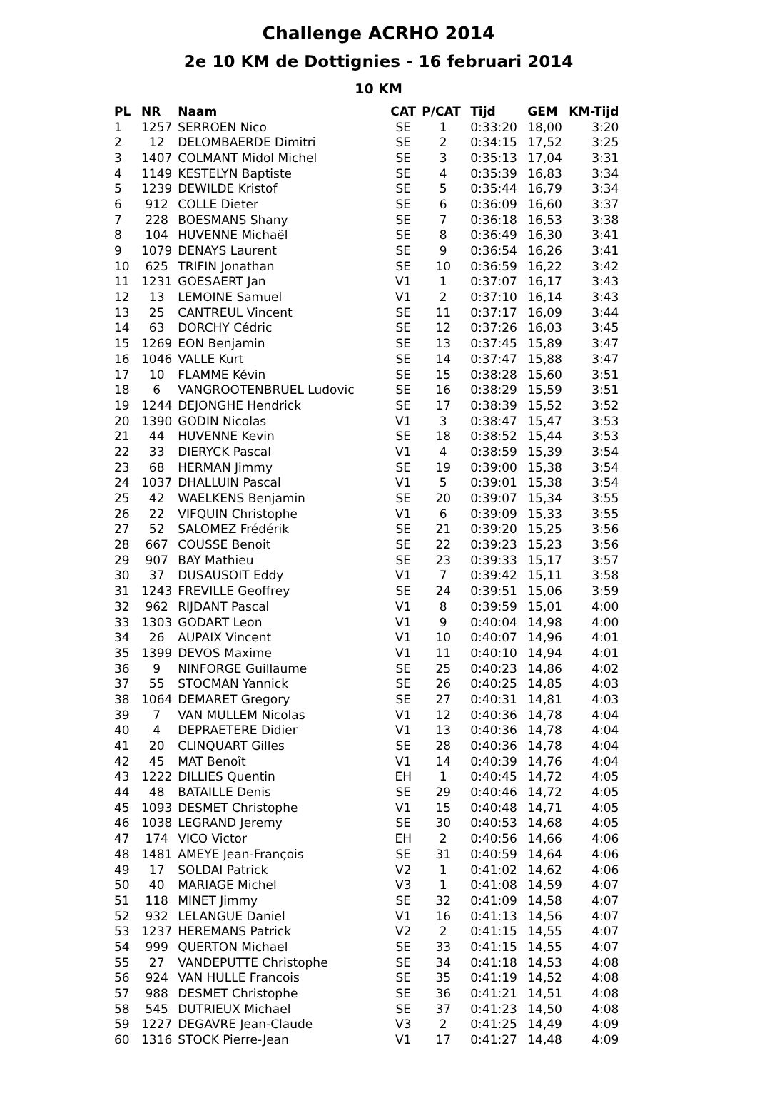Challenge ACRHO 2014
2e 10 KM de Dottignies - 16 februari 2014
10 KM
| PL | NR | Naam | CAT | P/CAT | Tijd | GEM | KM-Tijd |
| --- | --- | --- | --- | --- | --- | --- | --- |
| 1 | 1257 | SERROEN Nico | SE | 1 | 0:33:20 | 18,00 | 3:20 |
| 2 | 12 | DELOMBAERDE Dimitri | SE | 2 | 0:34:15 | 17,52 | 3:25 |
| 3 | 1407 | COLMANT Midol Michel | SE | 3 | 0:35:13 | 17,04 | 3:31 |
| 4 | 1149 | KESTELYN Baptiste | SE | 4 | 0:35:39 | 16,83 | 3:34 |
| 5 | 1239 | DEWILDE Kristof | SE | 5 | 0:35:44 | 16,79 | 3:34 |
| 6 | 912 | COLLE Dieter | SE | 6 | 0:36:09 | 16,60 | 3:37 |
| 7 | 228 | BOESMANS Shany | SE | 7 | 0:36:18 | 16,53 | 3:38 |
| 8 | 104 | HUVENNE Michaël | SE | 8 | 0:36:49 | 16,30 | 3:41 |
| 9 | 1079 | DENAYS Laurent | SE | 9 | 0:36:54 | 16,26 | 3:41 |
| 10 | 625 | TRIFIN Jonathan | SE | 10 | 0:36:59 | 16,22 | 3:42 |
| 11 | 1231 | GOESAERT Jan | V1 | 1 | 0:37:07 | 16,17 | 3:43 |
| 12 | 13 | LEMOINE Samuel | V1 | 2 | 0:37:10 | 16,14 | 3:43 |
| 13 | 25 | CANTREUL Vincent | SE | 11 | 0:37:17 | 16,09 | 3:44 |
| 14 | 63 | DORCHY Cédric | SE | 12 | 0:37:26 | 16,03 | 3:45 |
| 15 | 1269 | EON Benjamin | SE | 13 | 0:37:45 | 15,89 | 3:47 |
| 16 | 1046 | VALLE Kurt | SE | 14 | 0:37:47 | 15,88 | 3:47 |
| 17 | 10 | FLAMME Kévin | SE | 15 | 0:38:28 | 15,60 | 3:51 |
| 18 | 6 | VANGROOTENBRUEL Ludovic | SE | 16 | 0:38:29 | 15,59 | 3:51 |
| 19 | 1244 | DEJONGHE Hendrick | SE | 17 | 0:38:39 | 15,52 | 3:52 |
| 20 | 1390 | GODIN Nicolas | V1 | 3 | 0:38:47 | 15,47 | 3:53 |
| 21 | 44 | HUVENNE Kevin | SE | 18 | 0:38:52 | 15,44 | 3:53 |
| 22 | 33 | DIERYCK Pascal | V1 | 4 | 0:38:59 | 15,39 | 3:54 |
| 23 | 68 | HERMAN Jimmy | SE | 19 | 0:39:00 | 15,38 | 3:54 |
| 24 | 1037 | DHALLUIN Pascal | V1 | 5 | 0:39:01 | 15,38 | 3:54 |
| 25 | 42 | WAELKENS Benjamin | SE | 20 | 0:39:07 | 15,34 | 3:55 |
| 26 | 22 | VIFQUIN Christophe | V1 | 6 | 0:39:09 | 15,33 | 3:55 |
| 27 | 52 | SALOMEZ Frédérik | SE | 21 | 0:39:20 | 15,25 | 3:56 |
| 28 | 667 | COUSSE Benoit | SE | 22 | 0:39:23 | 15,23 | 3:56 |
| 29 | 907 | BAY Mathieu | SE | 23 | 0:39:33 | 15,17 | 3:57 |
| 30 | 37 | DUSAUSOIT Eddy | V1 | 7 | 0:39:42 | 15,11 | 3:58 |
| 31 | 1243 | FREVILLE Geoffrey | SE | 24 | 0:39:51 | 15,06 | 3:59 |
| 32 | 962 | RIJDANT Pascal | V1 | 8 | 0:39:59 | 15,01 | 4:00 |
| 33 | 1303 | GODART Leon | V1 | 9 | 0:40:04 | 14,98 | 4:00 |
| 34 | 26 | AUPAIX Vincent | V1 | 10 | 0:40:07 | 14,96 | 4:01 |
| 35 | 1399 | DEVOS Maxime | V1 | 11 | 0:40:10 | 14,94 | 4:01 |
| 36 | 9 | NINFORGE Guillaume | SE | 25 | 0:40:23 | 14,86 | 4:02 |
| 37 | 55 | STOCMAN Yannick | SE | 26 | 0:40:25 | 14,85 | 4:03 |
| 38 | 1064 | DEMARET Gregory | SE | 27 | 0:40:31 | 14,81 | 4:03 |
| 39 | 7 | VAN MULLEM Nicolas | V1 | 12 | 0:40:36 | 14,78 | 4:04 |
| 40 | 4 | DEPRAETERE Didier | V1 | 13 | 0:40:36 | 14,78 | 4:04 |
| 41 | 20 | CLINQUART Gilles | SE | 28 | 0:40:36 | 14,78 | 4:04 |
| 42 | 45 | MAT Benoît | V1 | 14 | 0:40:39 | 14,76 | 4:04 |
| 43 | 1222 | DILLIES Quentin | EH | 1 | 0:40:45 | 14,72 | 4:05 |
| 44 | 48 | BATAILLE Denis | SE | 29 | 0:40:46 | 14,72 | 4:05 |
| 45 | 1093 | DESMET Christophe | V1 | 15 | 0:40:48 | 14,71 | 4:05 |
| 46 | 1038 | LEGRAND Jeremy | SE | 30 | 0:40:53 | 14,68 | 4:05 |
| 47 | 174 | VICO Victor | EH | 2 | 0:40:56 | 14,66 | 4:06 |
| 48 | 1481 | AMEYE Jean-François | SE | 31 | 0:40:59 | 14,64 | 4:06 |
| 49 | 17 | SOLDAI Patrick | V2 | 1 | 0:41:02 | 14,62 | 4:06 |
| 50 | 40 | MARIAGE Michel | V3 | 1 | 0:41:08 | 14,59 | 4:07 |
| 51 | 118 | MINET Jimmy | SE | 32 | 0:41:09 | 14,58 | 4:07 |
| 52 | 932 | LELANGUE Daniel | V1 | 16 | 0:41:13 | 14,56 | 4:07 |
| 53 | 1237 | HEREMANS Patrick | V2 | 2 | 0:41:15 | 14,55 | 4:07 |
| 54 | 999 | QUERTON Michael | SE | 33 | 0:41:15 | 14,55 | 4:07 |
| 55 | 27 | VANDEPUTTE Christophe | SE | 34 | 0:41:18 | 14,53 | 4:08 |
| 56 | 924 | VAN HULLE Francois | SE | 35 | 0:41:19 | 14,52 | 4:08 |
| 57 | 988 | DESMET Christophe | SE | 36 | 0:41:21 | 14,51 | 4:08 |
| 58 | 545 | DUTRIEUX Michael | SE | 37 | 0:41:23 | 14,50 | 4:08 |
| 59 | 1227 | DEGAVRE Jean-Claude | V3 | 2 | 0:41:25 | 14,49 | 4:09 |
| 60 | 1316 | STOCK Pierre-Jean | V1 | 17 | 0:41:27 | 14,48 | 4:09 |